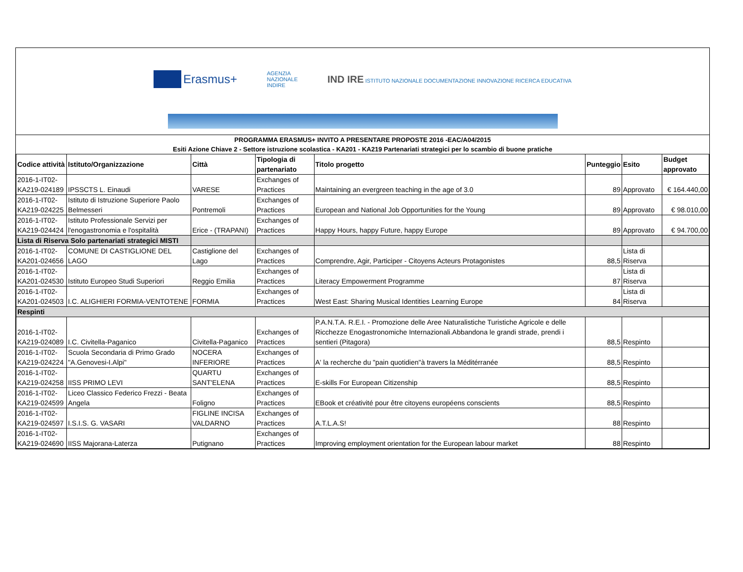Erasmus+
AGENZIA
NAZIONALE
INDIRE
IND IRE ISTITUTO NAZIONALE DOCUMENTAZIONE INNOVAZIONE RICERCA EDUCATIVA
PROGRAMMA ERASMUS+ INVITO A PRESENTARE PROPOSTE 2016 -EAC/A04/2015
Esiti Azione Chiave 2 - Settore istruzione scolastica - KA201 - KA219 Partenariati strategici per lo scambio di buone pratiche
| Codice attività | Istituto/Organizzazione | Città | Tipologia di partenariato | Titolo progetto | Punteggio | Esito | Budget approvato |
| --- | --- | --- | --- | --- | --- | --- | --- |
| 2016-1-IT02-KA219-024189 | IPSSCTS L. Einaudi | VARESE | Exchanges of Practices | Maintaining an evergreen teaching in the age of 3.0 | 89 | Approvato | € 164.440,00 |
| 2016-1-IT02-KA219-024225 | Istituto di Istruzione Superiore Paolo Belmesseri | Pontremoli | Exchanges of Practices | European and National Job Opportunities for the Young | 89 | Approvato | € 98.010,00 |
| 2016-1-IT02-KA219-024424 | Istituto Professionale Servizi per l'enogastronomia e l'ospitalità | Erice - (TRAPANI) | Exchanges of Practices | Happy Hours, happy Future, happy Europe | 89 | Approvato | € 94.700,00 |
| Lista di Riserva Solo partenariati strategici MISTI | | | | | | | |
| 2016-1-IT02-KA201-024656 | COMUNE DI CASTIGLIONE DEL LAGO | Castiglione del Lago | Exchanges of Practices | Comprendre, Agir, Participer - Citoyens Acteurs Protagonistes | 88,5 | Lista di Riserva | |
| 2016-1-IT02-KA201-024530 | Istituto Europeo Studi Superiori | Reggio Emilia | Exchanges of Practices | Literacy Empowerment Programme | 87 | Lista di Riserva | |
| 2016-1-IT02-KA201-024503 | I.C. ALIGHIERI FORMIA-VENTOTENE | FORMIA | Exchanges of Practices | West East: Sharing Musical Identities Learning Europe | 84 | Lista di Riserva | |
| Respinti | | | | | | | |
| 2016-1-IT02-KA219-024089 | I.C. Civitella-Paganico | Civitella-Paganico | Exchanges of Practices | P.A.N.T.A. R.E.I. - Promozione delle Aree Naturalistiche Turistiche Agricole e delle Ricchezze Enogastronomiche Internazionali.Abbandona le grandi strade, prendi i sentieri (Pitagora) | 88,5 | Respinto | |
| 2016-1-IT02-KA219-024224 | Scuola Secondaria di Primo Grado "A.Genovesi-I.Alpi" | NOCERA INFERIORE | Exchanges of Practices | A' la recherche du "pain quotidien"à travers la Méditérranée | 88,5 | Respinto | |
| 2016-1-IT02-KA219-024258 | IISS PRIMO LEVI | QUARTU SANT'ELENA | Exchanges of Practices | E-skills For European Citizenship | 88,5 | Respinto | |
| 2016-1-IT02-KA219-024599 | Liceo Classico Federico Frezzi - Beata Angela | Foligno | Exchanges of Practices | EBook et créativité pour être citoyens européens conscients | 88,5 | Respinto | |
| 2016-1-IT02-KA219-024597 | I.S.I.S. G. VASARI | FIGLINE INCISA VALDARNO | Exchanges of Practices | A.T.L.A.S! | 88 | Respinto | |
| 2016-1-IT02-KA219-024690 | IISS Majorana-Laterza | Putignano | Exchanges of Practices | Improving employment orientation for the European labour market | 88 | Respinto | |